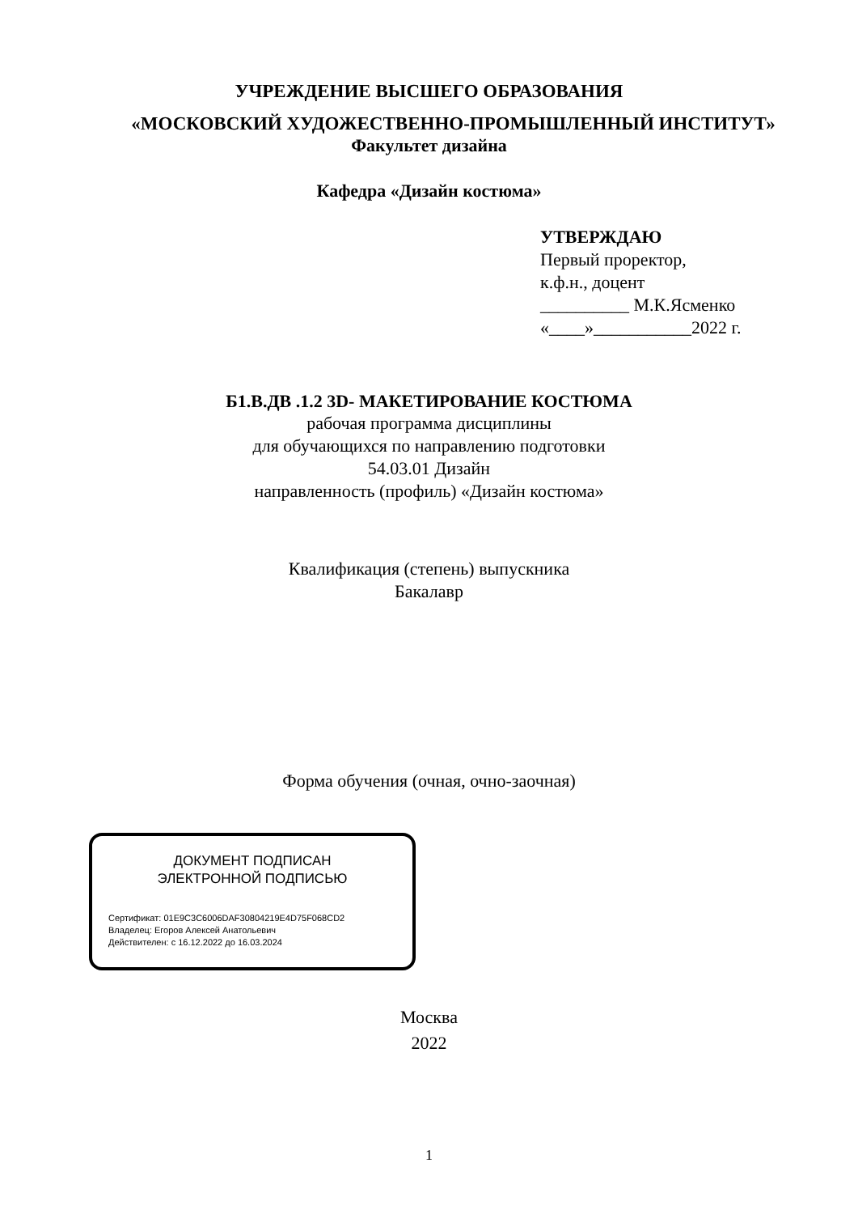УЧРЕЖДЕНИЕ ВЫСШЕГО ОБРАЗОВАНИЯ
«МОСКОВСКИЙ ХУДОЖЕСТВЕННО-ПРОМЫШЛЕННЫЙ ИНСТИТУТ»
Факультет дизайна
Кафедра «Дизайн костюма»
УТВЕРЖДАЮ
Первый проректор,
к.ф.н., доцент
__________ М.К.Ясменко
«____»___________2022 г.
Б1.В.ДВ .1.2 3D- МАКЕТИРОВАНИЕ КОСТЮМА
рабочая программа дисциплины
для обучающихся по направлению подготовки
54.03.01 Дизайн
направленность (профиль) «Дизайн костюма»
Квалификация (степень) выпускника
Бакалавр
Форма обучения (очная, очно-заочная)
ДОКУМЕНТ ПОДПИСАН
ЭЛЕКТРОННОЙ ПОДПИСЬЮ
Сертификат: 01E9C3C6006DAF30804219E4D75F068CD2
Владелец: Егоров Алексей Анатольевич
Действителен: с 16.12.2022 до 16.03.2024
Москва
2022
1